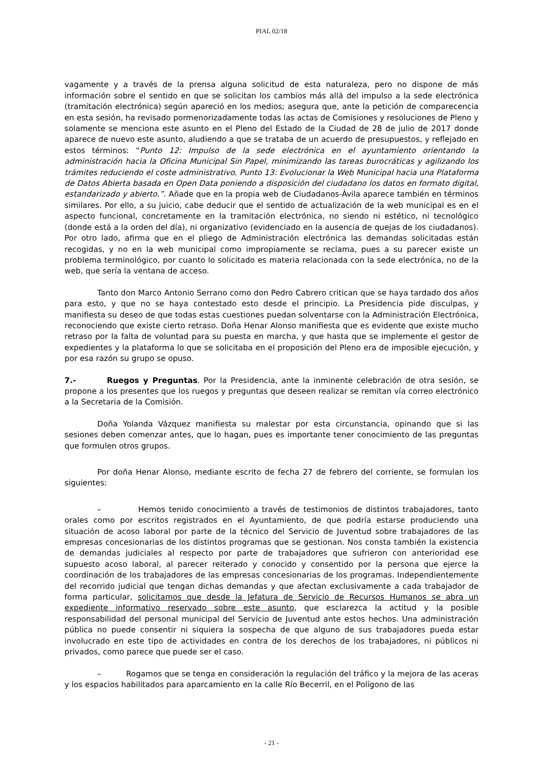PIAL 02/18
vagamente y a través de la prensa alguna solicitud de esta naturaleza, pero no dispone de más información sobre el sentido en que se solicitan los cambios más allá del impulso a la sede electrónica (tramitación electrónica) según apareció en los medios; asegura que, ante la petición de comparecencia en esta sesión, ha revisado pormenorizadamente todas las actas de Comisiones y resoluciones de Pleno y solamente se menciona este asunto en el Pleno del Estado de la Ciudad de 28 de julio de 2017 donde aparece de nuevo este asunto, aludiendo a que se trataba de un acuerdo de presupuestos, y reflejado en estos términos: “Punto 12: Impulso de la sede electrónica en el ayuntamiento orientando la administración hacia la Oficina Municipal Sin Papel, minimizando las tareas burocráticas y agilizando los trámites reduciendo el coste administrativo. Punto 13: Evolucionar la Web Municipal hacia una Plataforma de Datos Abierta basada en Open Data poniendo a disposición del ciudadano los datos en formato digital, estandarizado y abierto.”. Añade que en la propia web de Ciudadanos-Ávila aparece también en términos similares. Por ello, a su juicio, cabe deducir que el sentido de actualización de la web municipal es en el aspecto funcional, concretamente en la tramitación electrónica, no siendo ni estético, ni tecnológico (donde está a la orden del día), ni organizativo (evidenciado en la ausencia de quejas de los ciudadanos). Por otro lado, afirma que en el pliego de Administración electrónica las demandas solicitadas están recogidas, y no en la web municipal como impropiamente se reclama, pues a su parecer existe un problema terminológico, por cuanto lo solicitado es materia relacionada con la sede electrónica, no de la web, que sería la ventana de acceso.
Tanto don Marco Antonio Serrano como don Pedro Cabrero critican que se haya tardado dos años para esto, y que no se haya contestado esto desde el principio. La Presidencia pide disculpas, y manifiesta su deseo de que todas estas cuestiones puedan solventarse con la Administración Electrónica, reconociendo que existe cierto retraso. Doña Henar Alonso manifiesta que es evidente que existe mucho retraso por la falta de voluntad para su puesta en marcha, y que hasta que se implemente el gestor de expedientes y la plataforma lo que se solicitaba en el proposición del Pleno era de imposible ejecución, y por esa razón su grupo se opuso.
7.- Ruegos y Preguntas. Por la Presidencia, ante la inminente celebración de otra sesión, se propone a los presentes que los ruegos y preguntas que deseen realizar se remitan vía correo electrónico a la Secretaria de la Comisión.
Doña Yolanda Vázquez manifiesta su malestar por esta circunstancia, opinando que si las sesiones deben comenzar antes, que lo hagan, pues es importante tener conocimiento de las preguntas que formulen otros grupos.
Por doña Henar Alonso, mediante escrito de fecha 27 de febrero del corriente, se formulan los siguientes:
– Hemos tenido conocimiento a través de testimonios de distintos trabajadores, tanto orales como por escritos registrados en el Ayuntamiento, de que podría estarse produciendo una situación de acoso laboral por parte de la técnico del Servicio de Juventud sobre trabajadores de las empresas concesionarias de los distintos programas que se gestionan. Nos consta también la existencia de demandas judiciales al respecto por parte de trabajadores que sufrieron con anterioridad ese supuesto acoso laboral, al parecer reiterado y conocido y consentido por la persona que ejerce la coordinación de los trabajadores de las empresas concesionarias de los programas. Independientemente del recorrido judicial que tengan dichas demandas y que afectan exclusivamente a cada trabajador de forma particular, solicitamos que desde la Jefatura de Servicio de Recursos Humanos se abra un expediente informativo reservado sobre este asunto, que esclarezca la actitud y la posible responsabilidad del personal municipal del Servicio de Juventud ante estos hechos. Una administración pública no puede consentir ni siquiera la sospecha de que alguno de sus trabajadores pueda estar involucrado en este tipo de actividades en contra de los derechos de los trabajadores, ni públicos ni privados, como parece que puede ser el caso.
– Rogamos que se tenga en consideración la regulación del tráfico y la mejora de las aceras y los espacios habilitados para aparcamiento en la calle Río Becerril, en el Polígono de las
- 21 -